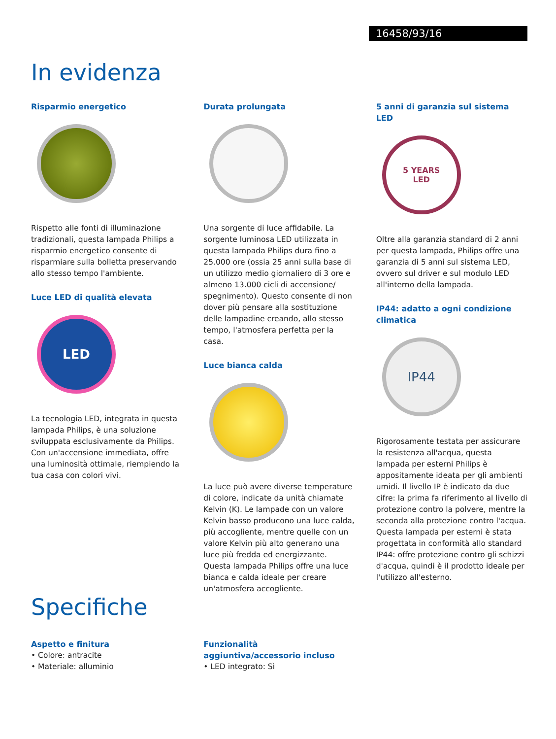16458/93/16
In evidenza
Risparmio energetico
Rispetto alle fonti di illuminazione tradizionali, questa lampada Philips a risparmio energetico consente di risparmiare sulla bolletta preservando allo stesso tempo l'ambiente.
Luce LED di qualità elevata
LED
La tecnologia LED, integrata in questa lampada Philips, è una soluzione sviluppata esclusivamente da Philips. Con un'accensione immediata, offre una luminosità ottimale, riempiendo la tua casa con colori vivi.
Durata prolungata
Una sorgente di luce affidabile. La sorgente luminosa LED utilizzata in questa lampada Philips dura fino a 25.000 ore (ossia 25 anni sulla base di un utilizzo medio giornaliero di 3 ore e almeno 13.000 cicli di accensione/ spegnimento). Questo consente di non dover più pensare alla sostituzione delle lampadine creando, allo stesso tempo, l'atmosfera perfetta per la casa.
Luce bianca calda
La luce può avere diverse temperature di colore, indicate da unità chiamate Kelvin (K). Le lampade con un valore Kelvin basso producono una luce calda, più accogliente, mentre quelle con un valore Kelvin più alto generano una luce più fredda ed energizzante. Questa lampada Philips offre una luce bianca e calda ideale per creare un'atmosfera accogliente.
5 anni di garanzia sul sistema LED
5 YEARS
LED
Oltre alla garanzia standard di 2 anni per questa lampada, Philips offre una garanzia di 5 anni sul sistema LED, ovvero sul driver e sul modulo LED all'interno della lampada.
IP44: adatto a ogni condizione climatica
IP44
Rigorosamente testata per assicurare la resistenza all'acqua, questa lampada per esterni Philips è appositamente ideata per gli ambienti umidi. Il livello IP è indicato da due cifre: la prima fa riferimento al livello di protezione contro la polvere, mentre la seconda alla protezione contro l'acqua. Questa lampada per esterni è stata progettata in conformità allo standard IP44: offre protezione contro gli schizzi d'acqua, quindi è il prodotto ideale per l'utilizzo all'esterno.
Specifiche
Aspetto e finitura
• Colore: antracite
• Materiale: alluminio
Funzionalità aggiuntiva/accessorio incluso
• LED integrato: Sì